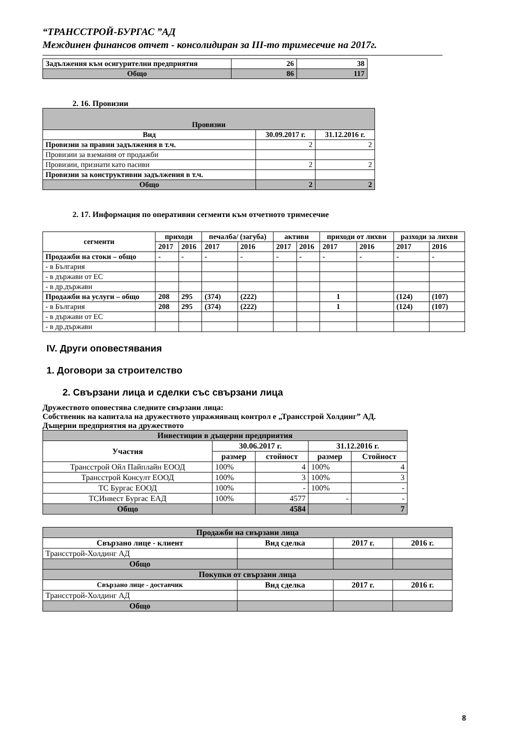“ТРАНССТРОЙ-БУРГАС ”АД
Междинен финансов отчет - консолидиран за III-то тримесечие на 2017г.
| Задължения към осигурителни предприятия | 26 | 38 |
| Общо | 86 | 117 |
2. 16. Провизии
| Провизии | | |
| Вид | 30.09.2017 г. | 31.12.2016 г. |
| Провизии за правни задължения в т.ч. | 2 | 2 |
| Провизии за вземания от продажби | | |
| Провизии, признати като пасиви | 2 | 2 |
| Провизии за конструктивни задължения в т.ч. | | |
| Общо | 2 | 2 |
2. 17. Информация по оперативни сегменти към отчетното тримесечие
| сегменти | приходи | | печалба/ (загуба) | | активи | | приходи от лихви | | разходи за лихви | |
| | 2017 | 2016 | 2017 | 2016 | 2017 | 2016 | 2017 | 2016 | 2017 | 2016 |
| Продажби на стоки – общо | - | - | - | - | - | - | - | - | - | - |
| - в България | | | | | | | | | | |
| - в държави от ЕС | | | | | | | | | | |
| - в др.държави | | | | | | | | | | |
| Продажби на услуги – общо | 208 | 295 | (374) | (222) | | | 1 | | (124) | (107) |
| - в България | 208 | 295 | (374) | (222) | | | 1 | | (124) | (107) |
| - в държави от ЕС | | | | | | | | | | |
| - в др.държави | | | | | | | | | | |
IV. Други оповестявания
1. Договори за строителство
2. Свързани лица и сделки със свързани лица
Дружеството оповестява следните свързани лица:
Собственик на капитала на дружеството упражняващ контрол е „Трансстрой Холдинг” АД.
Дъщерни предприятия на дружеството
| Инвестиции в дъщерни предприятия | | | | |
| Участия | 30.06.2017 г. | | 31.12.2016 г. | |
| | размер | стойност | размер | Стойност |
| Трансстрой Ойл Пайплайн ЕООД | 100% | 4 | 100% | 4 |
| Трансстрой Консулт ЕООД | 100% | 3 | 100% | 3 |
| ТС Бургас ЕООД | 100% | - | 100% | - |
| ТСИнвест Бургас ЕАД | 100% | 4577 | - | - |
| Общо | | 4584 | | 7 |
| Продажби на свързани лица | | | |
| Свързано лице - клиент | Вид сделка | 2017 г. | 2016 г. |
| Трансстрой-Холдинг АД | | | |
| Общо | | | |
| Покупки от свързани лица | | | |
| Свързано лице - доставчик | Вид сделка | 2017 г. | 2016 г. |
| Трансстрой-Холдинг АД | | | |
| Общо | | | |
8